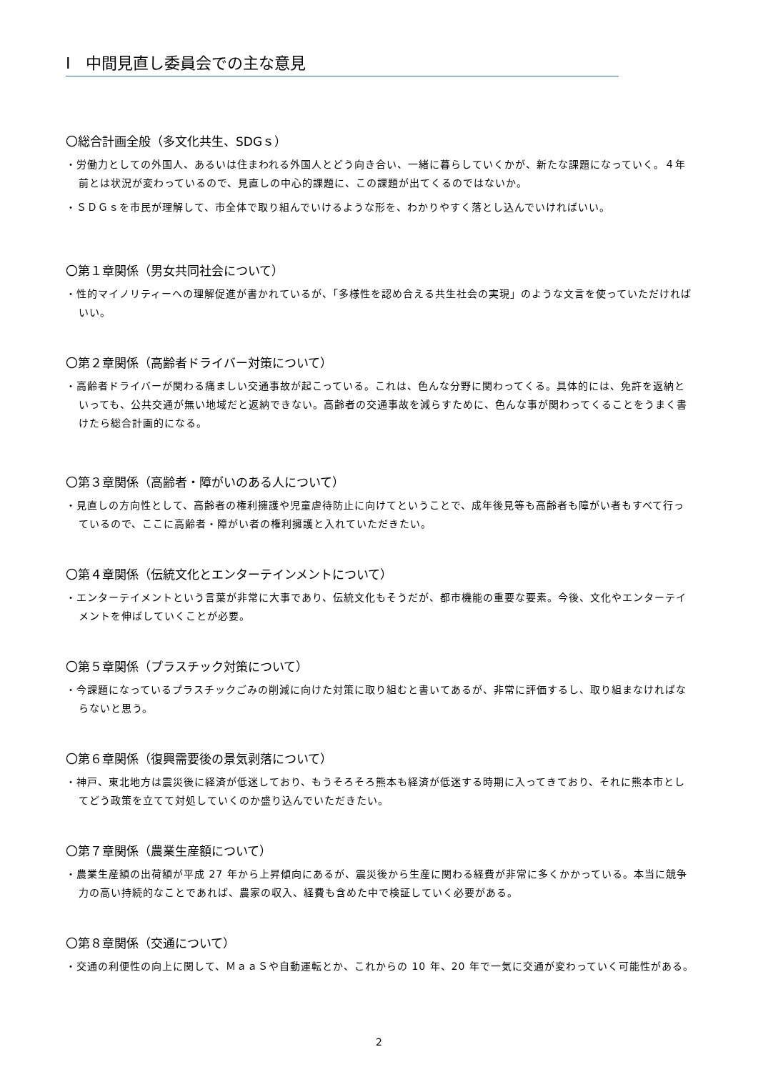Ⅰ　中間見直し委員会での主な意見
〇総合計画全般（多文化共生、SDGｓ）
・労働力としての外国人、あるいは住まわれる外国人とどう向き合い、一緒に暮らしていくかが、新たな課題になっていく。４年前とは状況が変わっているので、見直しの中心的課題に、この課題が出てくるのではないか。
・ＳＤＧｓを市民が理解して、市全体で取り組んでいけるような形を、わかりやすく落とし込んでいければいい。
〇第１章関係（男女共同社会について）
・性的マイノリティーへの理解促進が書かれているが、「多様性を認め合える共生社会の実現」のような文言を使っていただければいい。
〇第２章関係（高齢者ドライバー対策について）
・高齢者ドライバーが関わる痛ましい交通事故が起こっている。これは、色んな分野に関わってくる。具体的には、免許を返納といっても、公共交通が無い地域だと返納できない。高齢者の交通事故を減らすために、色んな事が関わってくることをうまく書けたら総合計画的になる。
〇第３章関係（高齢者・障がいのある人について）
・見直しの方向性として、高齢者の権利擁護や児童虐待防止に向けてということで、成年後見等も高齢者も障がい者もすべて行っているので、ここに高齢者・障がい者の権利擁護と入れていただきたい。
〇第４章関係（伝統文化とエンターテインメントについて）
・エンターテイメントという言葉が非常に大事であり、伝統文化もそうだが、都市機能の重要な要素。今後、文化やエンターテイメントを伸ばしていくことが必要。
〇第５章関係（プラスチック対策について）
・今課題になっているプラスチックごみの削減に向けた対策に取り組むと書いてあるが、非常に評価するし、取り組まなければならないと思う。
〇第６章関係（復興需要後の景気剥落について）
・神戸、東北地方は震災後に経済が低迷しており、もうそろそろ熊本も経済が低迷する時期に入ってきており、それに熊本市としてどう政策を立てて対処していくのか盛り込んでいただきたい。
〇第７章関係（農業生産額について）
・農業生産額の出荷額が平成 27 年から上昇傾向にあるが、震災後から生産に関わる経費が非常に多くかかっている。本当に競争力の高い持続的なことであれば、農家の収入、経費も含めた中で検証していく必要がある。
〇第８章関係（交通について）
・交通の利便性の向上に関して、ＭａａＳや自動運転とか、これからの 10 年、20 年で一気に交通が変わっていく可能性がある。
2